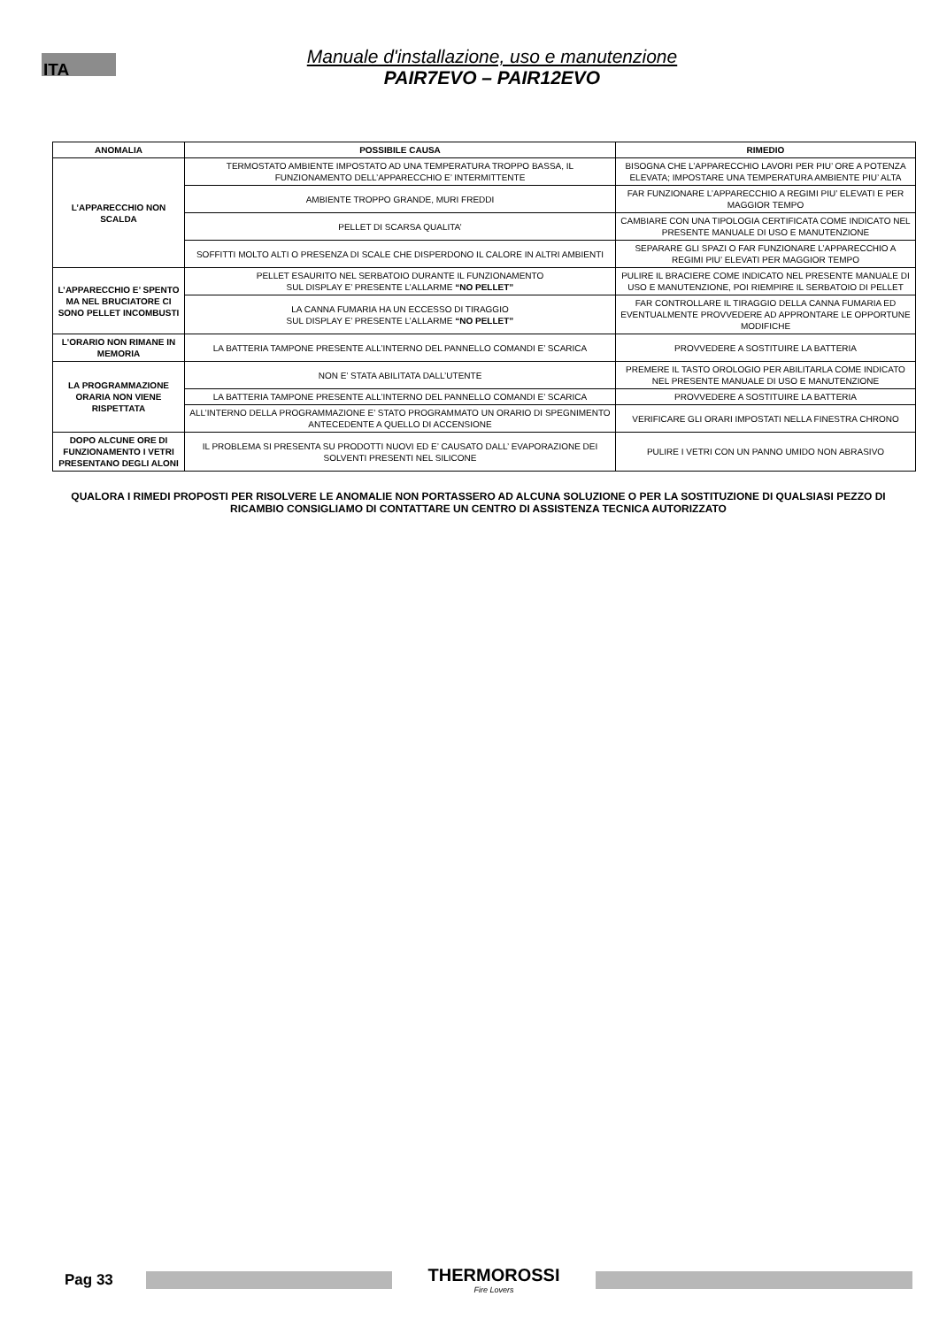ITA
Manuale d'installazione, uso e manutenzione
PAIR7EVO – PAIR12EVO
| ANOMALIA | POSSIBILE CAUSA | RIMEDIO |
| --- | --- | --- |
| L’APPARECCHIO NON SCALDA | TERMOSTATO AMBIENTE IMPOSTATO AD UNA TEMPERATURA TROPPO BASSA, IL FUNZIONAMENTO DELL’APPARECCHIO E’ INTERMITTENTE | BISOGNA CHE L’APPARECCHIO LAVORI PER PIU’ ORE A POTENZA ELEVATA; IMPOSTARE UNA TEMPERATURA AMBIENTE PIU’ ALTA |
| | AMBIENTE TROPPO GRANDE, MURI FREDDI | FAR FUNZIONARE L’APPARECCHIO A REGIMI PIU’ ELEVATI E PER MAGGIOR TEMPO |
| | PELLET DI SCARSA QUALITA’ | CAMBIARE CON UNA TIPOLOGIA CERTIFICATA COME INDICATO NEL PRESENTE MANUALE DI USO E MANUTENZIONE |
| | SOFFITTI MOLTO ALTI O PRESENZA DI SCALE CHE DISPERDONO IL CALORE IN ALTRI AMBIENTI | SEPARARE GLI SPAZI O FAR FUNZIONARE L’APPARECCHIO A REGIMI PIU’ ELEVATI PER MAGGIOR TEMPO |
| L’APPARECCHIO E’ SPENTO MA NEL BRUCIATORE CI SONO PELLET INCOMBUSTI | PELLET ESAURITO NEL SERBATOIO DURANTE IL FUNZIONAMENTO SUL DISPLAY E’ PRESENTE L’ALLARME “NO PELLET” | PULIRE IL BRACIERE COME INDICATO NEL PRESENTE MANUALE DI USO E MANUTENZIONE, POI RIEMPIRE IL SERBATOIO DI PELLET |
| | LA CANNA FUMARIA HA UN ECCESSO DI TIRAGGIO SUL DISPLAY E’ PRESENTE L’ALLARME “NO PELLET” | FAR CONTROLLARE IL TIRAGGIO DELLA CANNA FUMARIA ED EVENTUALMENTE PROVVEDERE AD APPRONTARE LE OPPORTUNE MODIFICHE |
| L’ORARIO NON RIMANE IN MEMORIA | LA BATTERIA TAMPONE PRESENTE ALL’INTERNO DEL PANNELLO COMANDI E’ SCARICA | PROVVEDERE A SOSTITUIRE LA BATTERIA |
| LA PROGRAMMAZIONE ORARIA NON VIENE RISPETTATA | NON E’ STATA ABILITATA DALL’UTENTE | PREMERE IL TASTO OROLOGIO PER ABILITARLA COME INDICATO NEL PRESENTE MANUALE DI USO E MANUTENZIONE |
| | LA BATTERIA TAMPONE PRESENTE ALL’INTERNO DEL PANNELLO COMANDI E’ SCARICA | PROVVEDERE A SOSTITUIRE LA BATTERIA |
| | ALL’INTERNO DELLA PROGRAMMAZIONE E’ STATO PROGRAMMATO UN ORARIO DI SPEGNIMENTO ANTECEDENTE A QUELLO DI ACCENSIONE | VERIFICARE GLI ORARI IMPOSTATI NELLA FINESTRA CHRONO |
| DOPO ALCUNE ORE DI FUNZIONAMENTO I VETRI PRESENTANO DEGLI ALONI | IL PROBLEMA SI PRESENTA SU PRODOTTI NUOVI ED E’ CAUSATO DALL’ EVAPORAZIONE DEI SOLVENTI PRESENTI NEL SILICONE | PULIRE I VETRI CON UN PANNO UMIDO NON ABRASIVO |
QUALORA I RIMEDI PROPOSTI PER RISOLVERE LE ANOMALIE NON PORTASSERO AD ALCUNA SOLUZIONE O PER LA SOSTITUZIONE DI QUALSIASI PEZZO DI RICAMBIO CONSIGLIAMO DI CONTATTARE UN CENTRO DI ASSISTENZA TECNICA AUTORIZZATO
Pag 33
THERMOROSSI
Fire Lovers